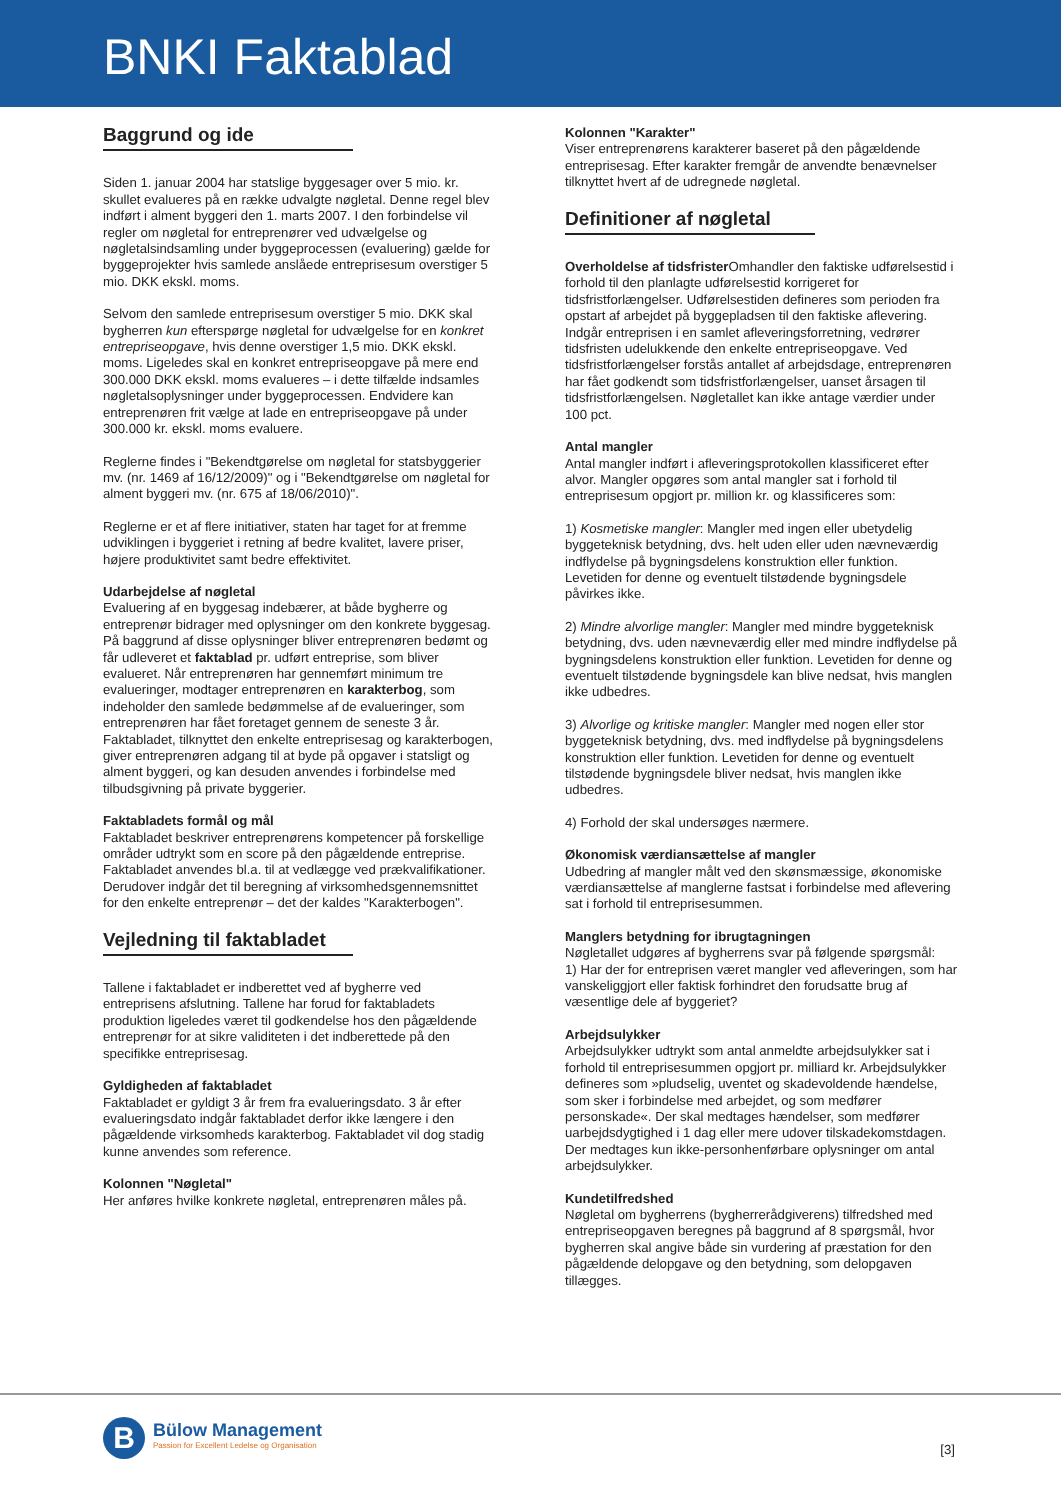BNKI Faktablad
Baggrund og ide
Siden 1. januar 2004 har statslige byggesager over 5 mio. kr. skullet evalueres på en række udvalgte nøgletal. Denne regel blev indført i alment byggeri den 1. marts 2007. I den forbindelse vil regler om nøgletal for entreprenører ved udvælgelse og nøgletalsindsamling under byggeprocessen (evaluering) gælde for byggeprojekter hvis samlede anslåede entreprisesum overstiger 5 mio. DKK ekskl. moms.
Selvom den samlede entreprisesum overstiger 5 mio. DKK skal bygherren kun efterspørge nøgletal for udvælgelse for en konkret entrepriseopgave, hvis denne overstiger 1,5 mio. DKK ekskl. moms. Ligeledes skal en konkret entrepriseopgave på mere end 300.000 DKK ekskl. moms evalueres – i dette tilfælde indsamles nøgletalsoplysninger under byggeprocessen. Endvidere kan entreprenøren frit vælge at lade en entrepriseopgave på under 300.000 kr. ekskl. moms evaluere.
Reglerne findes i "Bekendtgørelse om nøgletal for statsbyggerier mv. (nr. 1469 af 16/12/2009)" og i "Bekendtgørelse om nøgletal for alment byggeri mv. (nr. 675 af 18/06/2010)".
Reglerne er et af flere initiativer, staten har taget for at fremme udviklingen i byggeriet i retning af bedre kvalitet, lavere priser, højere produktivitet samt bedre effektivitet.
Udarbejdelse af nøgletal
Evaluering af en byggesag indebærer, at både bygherre og entreprenør bidrager med oplysninger om den konkrete byggesag. På baggrund af disse oplysninger bliver entreprenøren bedømt og får udleveret et faktablad pr. udført entreprise, som bliver evalueret. Når entreprenøren har gennemført minimum tre evalueringer, modtager entreprenøren en karakterbog, som indeholder den samlede bedømmelse af de evalueringer, som entreprenøren har fået foretaget gennem de seneste 3 år. Faktabladet, tilknyttet den enkelte entreprisesag og karakterbogen, giver entreprenøren adgang til at byde på opgaver i statsligt og alment byggeri, og kan desuden anvendes i forbindelse med tilbudsgivning på private byggerier.
Faktabladets formål og mål
Faktabladet beskriver entreprenørens kompetencer på forskellige områder udtrykt som en score på den pågældende entreprise. Faktabladet anvendes bl.a. til at vedlægge ved prækvalifikationer. Derudover indgår det til beregning af virksomhedsgennemsnittet for den enkelte entreprenør – det der kaldes "Karakterbogen".
Vejledning til faktabladet
Tallene i faktabladet er indberettet ved af bygherre ved entreprisens afslutning. Tallene har forud for faktabladets produktion ligeledes været til godkendelse hos den pågældende entreprenør for at sikre validiteten i det indberettede på den specifikke entreprisesag.
Gyldigheden af faktabladet
Faktabladet er gyldigt 3 år frem fra evalueringsdato. 3 år efter evalueringsdato indgår faktabladet derfor ikke længere i den pågældende virksomheds karakterbog. Faktabladet vil dog stadig kunne anvendes som reference.
Kolonnen "Nøgletal"
Her anføres hvilke konkrete nøgletal, entreprenøren måles på.
Kolonnen "Karakter"
Viser entreprenørens karakterer baseret på den pågældende entreprisesag. Efter karakter fremgår de anvendte benævnelser tilknyttet hvert af de udregnede nøgletal.
Definitioner af nøgletal
Overholdelse af tidsfrister Omhandler den faktiske udførelsestid i forhold til den planlagte udførelsestid korrigeret for tidsfristforlængelser. Udførelsestiden defineres som perioden fra opstart af arbejdet på byggepladsen til den faktiske aflevering. Indgår entreprisen i en samlet afleveringsforretning, vedrører tidsfristen udelukkende den enkelte entrepriseopgave. Ved tidsfristforlængelser forstås antallet af arbejdsdage, entreprenøren har fået godkendt som tidsfristforlængelser, uanset årsagen til tidsfristforlængelsen. Nøgletallet kan ikke antage værdier under 100 pct.
Antal mangler
Antal mangler indført i afleveringsprotokollen klassificeret efter alvor. Mangler opgøres som antal mangler sat i forhold til entreprisesum opgjort pr. million kr. og klassificeres som:
1) Kosmetiske mangler: Mangler med ingen eller ubetydelig byggeteknisk betydning, dvs. helt uden eller uden nævneværdig indflydelse på bygningsdelens konstruktion eller funktion. Levetiden for denne og eventuelt tilstødende bygningsdele påvirkes ikke.
2) Mindre alvorlige mangler: Mangler med mindre byggeteknisk betydning, dvs. uden nævneværdig eller med mindre indflydelse på bygningsdelens konstruktion eller funktion. Levetiden for denne og eventuelt tilstødende bygningsdele kan blive nedsat, hvis manglen ikke udbedres.
3) Alvorlige og kritiske mangler: Mangler med nogen eller stor byggeteknisk betydning, dvs. med indflydelse på bygningsdelens konstruktion eller funktion. Levetiden for denne og eventuelt tilstødende bygningsdele bliver nedsat, hvis manglen ikke udbedres.
4) Forhold der skal undersøges nærmere.
Økonomisk værdiansættelse af mangler
Udbedring af mangler målt ved den skønsmæssige, økonomiske værdiansættelse af manglerne fastsat i forbindelse med aflevering sat i forhold til entreprisesummen.
Manglers betydning for ibrugtagningen
Nøgletallet udgøres af bygherrens svar på følgende spørgsmål:
1) Har der for entreprisen været mangler ved afleveringen, som har vanskeliggjort eller faktisk forhindret den forudsatte brug af væsentlige dele af byggeriet?
Arbejdsulykker
Arbejdsulykker udtrykt som antal anmeldte arbejdsulykker sat i forhold til entreprisesummen opgjort pr. milliard kr. Arbejdsulykker defineres som »pludselig, uventet og skadevoldende hændelse, som sker i forbindelse med arbejdet, og som medfører personskade«. Der skal medtages hændelser, som medfører uarbejdsdygtighed i 1 dag eller mere udover tilskadekomstdagen. Der medtages kun ikke-personhenførbare oplysninger om antal arbejdsulykker.
Kundetilfredshed
Nøgletal om bygherrens (bygherrerådgiverens) tilfredshed med entrepriseopgaven beregnes på baggrund af 8 spørgsmål, hvor bygherren skal angive både sin vurdering af præstation for den pågældende delopgave og den betydning, som delopgaven tillægges.
B
Bülow Management
Passion for Excellent Ledelse og Organisation
[3]